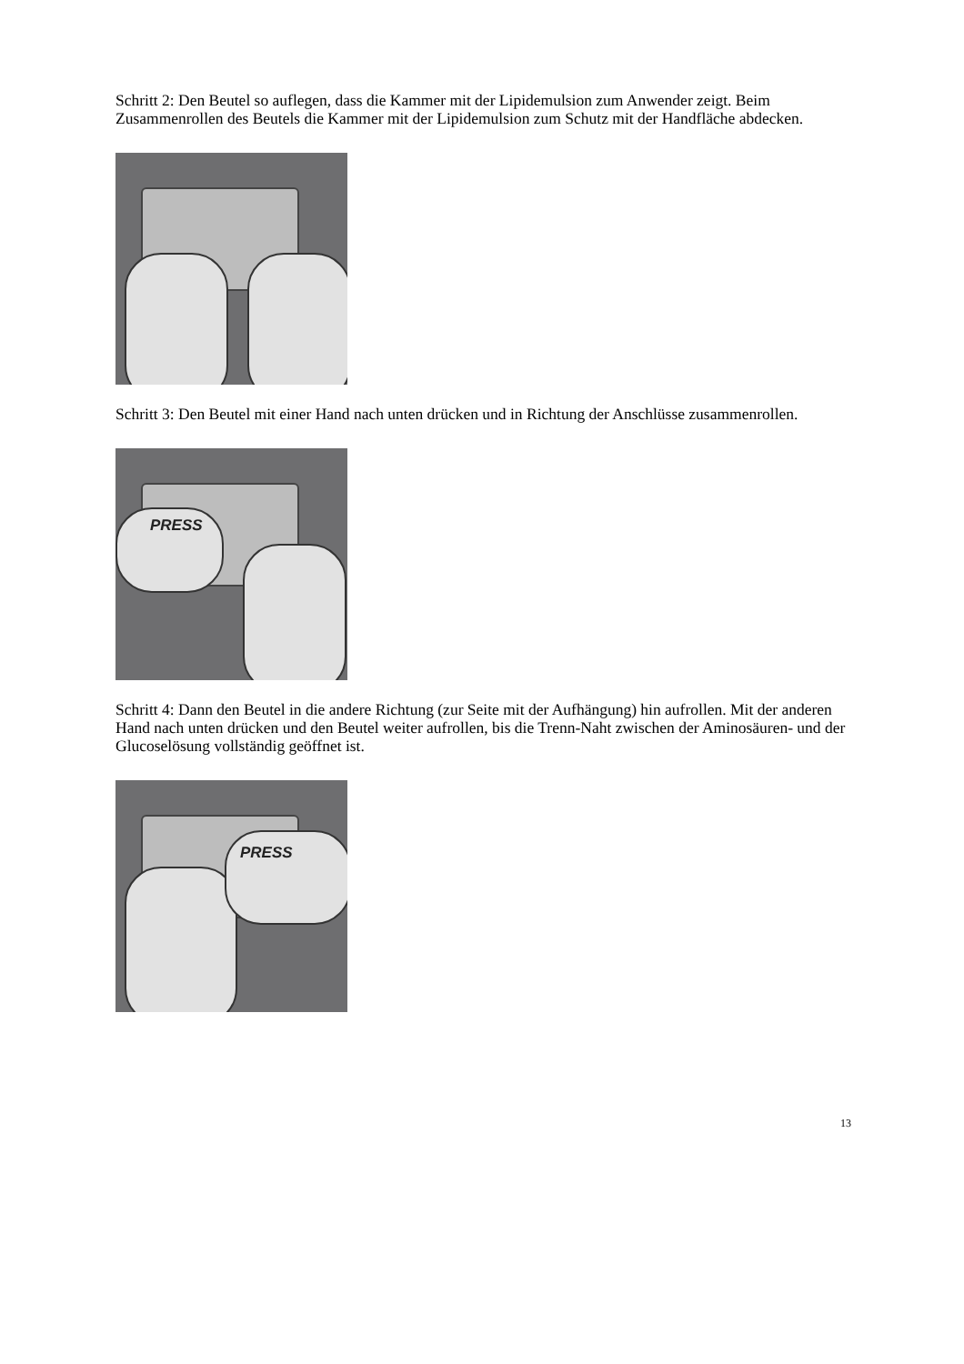Schritt 2: Den Beutel so auflegen, dass die Kammer mit der Lipidemulsion zum Anwender zeigt. Beim Zusammenrollen des Beutels die Kammer mit der Lipidemulsion zum Schutz mit der Handfläche abdecken.
Schritt 3: Den Beutel mit einer Hand nach unten drücken und in Richtung der Anschlüsse zusammenrollen.
PRESS
Schritt 4: Dann den Beutel in die andere Richtung (zur Seite mit der Aufhängung) hin aufrollen. Mit der anderen Hand nach unten drücken und den Beutel weiter aufrollen, bis die Trenn-Naht zwischen der Aminosäuren- und der Glucoselösung vollständig geöffnet ist.
PRESS
13